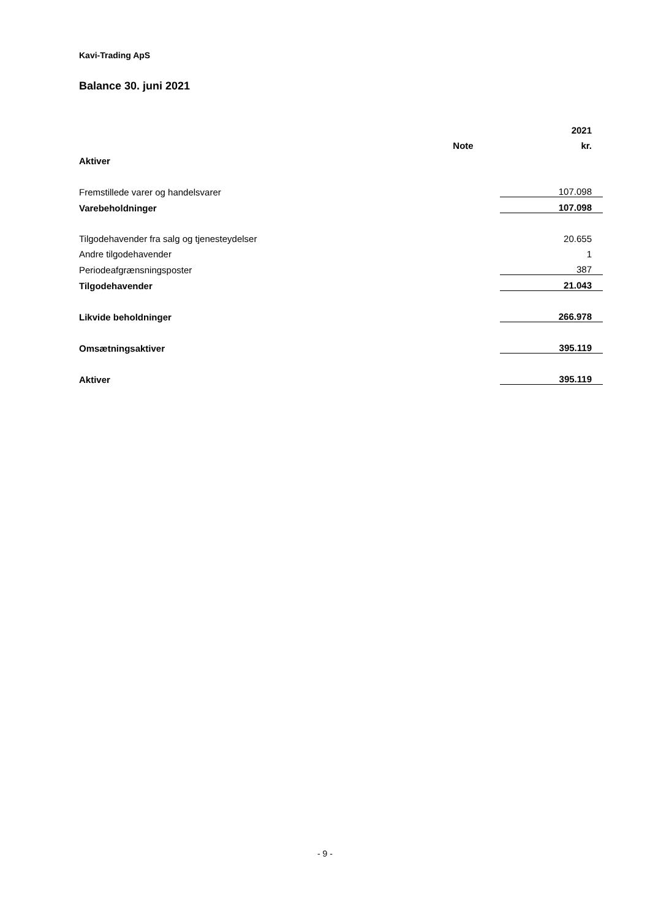Kavi-Trading ApS
Balance 30. juni 2021
| | | 2021 |
| --- | --- | --- |
| | Note | kr. |
| Aktiver | | |
| Fremstillede varer og handelsvarer | | 107.098 |
| Varebeholdninger | | 107.098 |
| Tilgodehavender fra salg og tjenesteydelser | | 20.655 |
| Andre tilgodehavender | | 1 |
| Periodeafgrænsningsposter | | 387 |
| Tilgodehavender | | 21.043 |
| Likvide beholdninger | | 266.978 |
| Omsætningsaktiver | | 395.119 |
| Aktiver | | 395.119 |
- 9 -